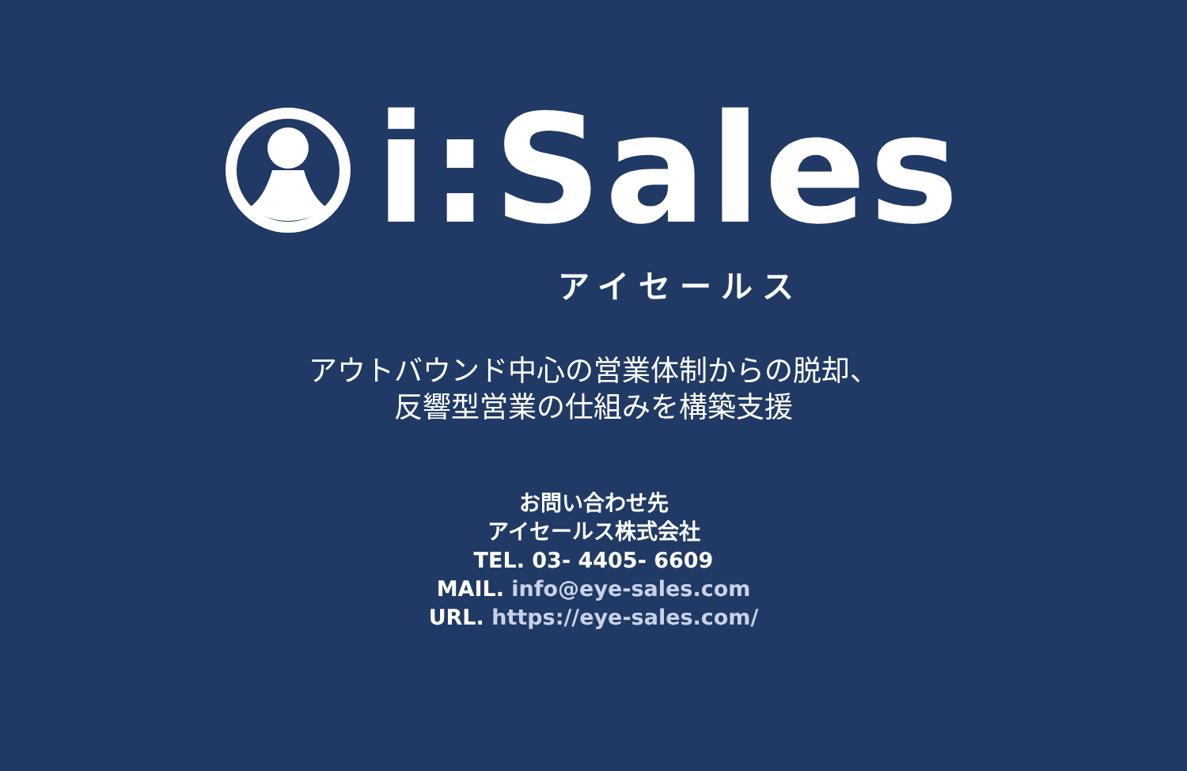i:Sales
アイセールス
アウトバウンド中心の営業体制からの脱却、
反響型営業の仕組みを構築支援
お問い合わせ先
アイセールス株式会社
TEL. 03- 4405- 6609
MAIL. info@eye-sales.com
URL. https://eye-sales.com/